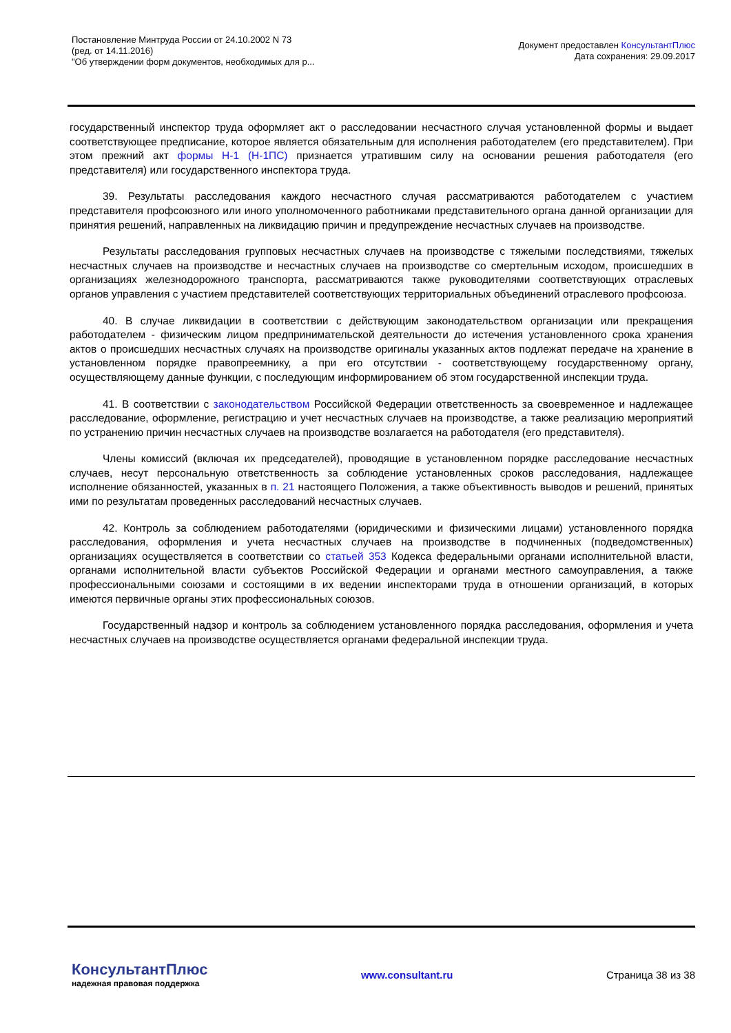Постановление Минтруда России от 24.10.2002 N 73
(ред. от 14.11.2016)
"Об утверждении форм документов, необходимых для р...
Документ предоставлен КонсультантПлюс
Дата сохранения: 29.09.2017
государственный инспектор труда оформляет акт о расследовании несчастного случая установленной формы и выдает соответствующее предписание, которое является обязательным для исполнения работодателем (его представителем). При этом прежний акт формы Н-1 (Н-1ПС) признается утратившим силу на основании решения работодателя (его представителя) или государственного инспектора труда.
39. Результаты расследования каждого несчастного случая рассматриваются работодателем с участием представителя профсоюзного или иного уполномоченного работниками представительного органа данной организации для принятия решений, направленных на ликвидацию причин и предупреждение несчастных случаев на производстве.
Результаты расследования групповых несчастных случаев на производстве с тяжелыми последствиями, тяжелых несчастных случаев на производстве и несчастных случаев на производстве со смертельным исходом, происшедших в организациях железнодорожного транспорта, рассматриваются также руководителями соответствующих отраслевых органов управления с участием представителей соответствующих территориальных объединений отраслевого профсоюза.
40. В случае ликвидации в соответствии с действующим законодательством организации или прекращения работодателем - физическим лицом предпринимательской деятельности до истечения установленного срока хранения актов о происшедших несчастных случаях на производстве оригиналы указанных актов подлежат передаче на хранение в установленном порядке правопреемнику, а при его отсутствии - соответствующему государственному органу, осуществляющему данные функции, с последующим информированием об этом государственной инспекции труда.
41. В соответствии с законодательством Российской Федерации ответственность за своевременное и надлежащее расследование, оформление, регистрацию и учет несчастных случаев на производстве, а также реализацию мероприятий по устранению причин несчастных случаев на производстве возлагается на работодателя (его представителя).
Члены комиссий (включая их председателей), проводящие в установленном порядке расследование несчастных случаев, несут персональную ответственность за соблюдение установленных сроков расследования, надлежащее исполнение обязанностей, указанных в п. 21 настоящего Положения, а также объективность выводов и решений, принятых ими по результатам проведенных расследований несчастных случаев.
42. Контроль за соблюдением работодателями (юридическими и физическими лицами) установленного порядка расследования, оформления и учета несчастных случаев на производстве в подчиненных (подведомственных) организациях осуществляется в соответствии со статьей 353 Кодекса федеральными органами исполнительной власти, органами исполнительной власти субъектов Российской Федерации и органами местного самоуправления, а также профессиональными союзами и состоящими в их ведении инспекторами труда в отношении организаций, в которых имеются первичные органы этих профессиональных союзов.
Государственный надзор и контроль за соблюдением установленного порядка расследования, оформления и учета несчастных случаев на производстве осуществляется органами федеральной инспекции труда.
КонсультантПлюс
надежная правовая поддержка
www.consultant.ru Страница 38 из 38